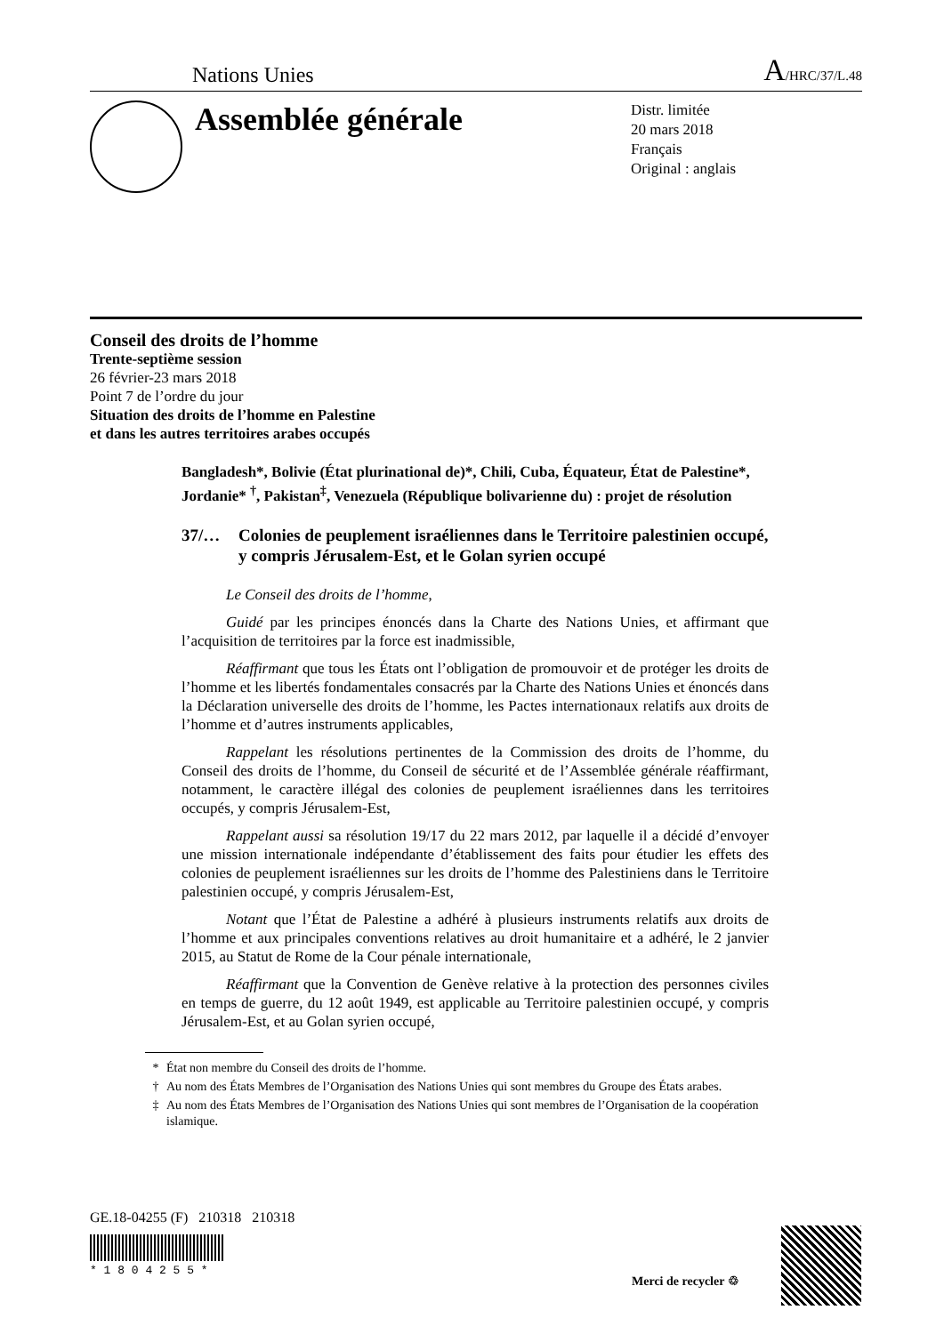Nations Unies A/HRC/37/L.48
Assemblée générale
Distr. limitée
20 mars 2018
Français
Original : anglais
Conseil des droits de l’homme
Trente-septième session
26 février-23 mars 2018
Point 7 de l’ordre du jour
Situation des droits de l’homme en Palestine
et dans les autres territoires arabes occupés
Bangladesh*, Bolivie (État plurinational de)*, Chili, Cuba, Équateur, État de Palestine*, Jordanie* <sup>†</sup>, Pakistan<sup>‡</sup>, Venezuela (République bolivarienne du) : projet de résolution
37/… Colonies de peuplement israéliennes dans le Territoire palestinien occupé, y compris Jérusalem-Est, et le Golan syrien occupé
Le Conseil des droits de l’homme,
Guidé par les principes énoncés dans la Charte des Nations Unies, et affirmant que l’acquisition de territoires par la force est inadmissible,
Réaffirmant que tous les États ont l’obligation de promouvoir et de protéger les droits de l’homme et les libertés fondamentales consacrés par la Charte des Nations Unies et énoncés dans la Déclaration universelle des droits de l’homme, les Pactes internationaux relatifs aux droits de l’homme et d’autres instruments applicables,
Rappelant les résolutions pertinentes de la Commission des droits de l’homme, du Conseil des droits de l’homme, du Conseil de sécurité et de l’Assemblée générale réaffirmant, notamment, le caractère illégal des colonies de peuplement israéliennes dans les territoires occupés, y compris Jérusalem-Est,
Rappelant aussi sa résolution 19/17 du 22 mars 2012, par laquelle il a décidé d’envoyer une mission internationale indépendante d’établissement des faits pour étudier les effets des colonies de peuplement israéliennes sur les droits de l’homme des Palestiniens dans le Territoire palestinien occupé, y compris Jérusalem-Est,
Notant que l’État de Palestine a adhéré à plusieurs instruments relatifs aux droits de l’homme et aux principales conventions relatives au droit humanitaire et a adhéré, le 2 janvier 2015, au Statut de Rome de la Cour pénale internationale,
Réaffirmant que la Convention de Genève relative à la protection des personnes civiles en temps de guerre, du 12 août 1949, est applicable au Territoire palestinien occupé, y compris Jérusalem-Est, et au Golan syrien occupé,
* État non membre du Conseil des droits de l’homme.
† Au nom des États Membres de l’Organisation des Nations Unies qui sont membres du Groupe des États arabes.
‡ Au nom des États Membres de l’Organisation des Nations Unies qui sont membres de l’Organisation de la coopération islamique.
GE.18-04255 (F) 210318 210318
* 1 8 0 4 2 5 5 *
Merci de recycler ♲